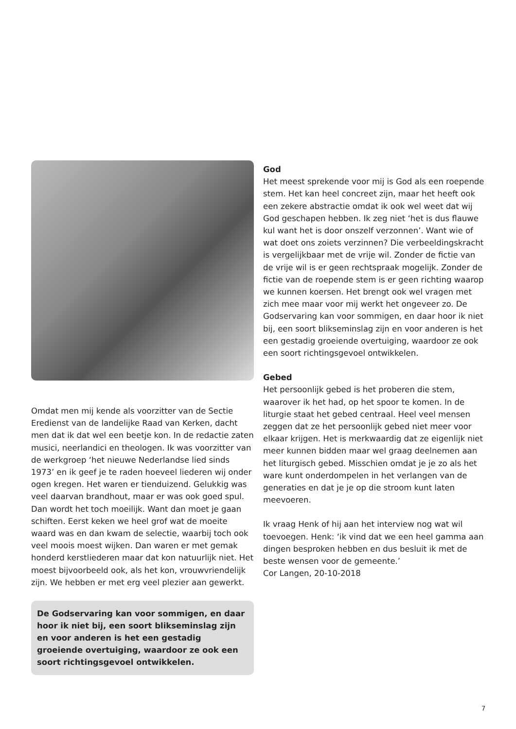Omdat men mij kende als voorzitter van de Sectie Eredienst van de landelijke Raad van Kerken, dacht men dat ik dat wel een beetje kon. In de redactie zaten musici, neerlandici en theologen. Ik was voorzitter van de werkgroep ‘het nieuwe Nederlandse lied sinds 1973’ en ik geef je te raden hoeveel liederen wij onder ogen kregen. Het waren er tienduizend. Gelukkig was veel daarvan brandhout, maar er was ook goed spul. Dan wordt het toch moeilijk. Want dan moet je gaan schiften. Eerst keken we heel grof wat de moeite waard was en dan kwam de selectie, waarbij toch ook veel moois moest wijken. Dan waren er met gemak honderd kerstliederen maar dat kon natuurlijk niet. Het moest bijvoorbeeld ook, als het kon, vrouwvriendelijk zijn. We hebben er met erg veel plezier aan gewerkt.
De Godservaring kan voor sommigen, en daar hoor ik niet bij, een soort blikseminslag zijn en voor anderen is het een gestadig groeiende overtuiging, waardoor ze ook een soort richtingsgevoel ontwikkelen.
God
Het meest sprekende voor mij is God als een roepende stem. Het kan heel concreet zijn, maar het heeft ook een zekere abstractie omdat ik ook wel weet dat wij God geschapen hebben. Ik zeg niet ‘het is dus flauwe kul want het is door onszelf verzonnen’. Want wie of wat doet ons zoiets verzinnen? Die verbeeldingskracht is vergelijkbaar met de vrije wil. Zonder de fictie van de vrije wil is er geen rechtspraak mogelijk. Zonder de fictie van de roepende stem is er geen richting waarop we kunnen koersen. Het brengt ook wel vragen met zich mee maar voor mij werkt het ongeveer zo. De Godservaring kan voor sommigen, en daar hoor ik niet bij, een soort blikseminslag zijn en voor anderen is het een gestadig groeiende overtuiging, waardoor ze ook een soort richtingsgevoel ontwikkelen.
Gebed
Het persoonlijk gebed is het proberen die stem, waarover ik het had, op het spoor te komen. In de liturgie staat het gebed centraal. Heel veel mensen zeggen dat ze het persoonlijk gebed niet meer voor elkaar krijgen. Het is merkwaardig dat ze eigenlijk niet meer kunnen bidden maar wel graag deelnemen aan het liturgisch gebed. Misschien omdat je je zo als het ware kunt onderdompelen in het verlangen van de generaties en dat je je op die stroom kunt laten meevoeren.
Ik vraag Henk of hij aan het interview nog wat wil toevoegen. Henk: ‘ik vind dat we een heel gamma aan dingen besproken hebben en dus besluit ik met de beste wensen voor de gemeente.’
Cor Langen, 20-10-2018
7